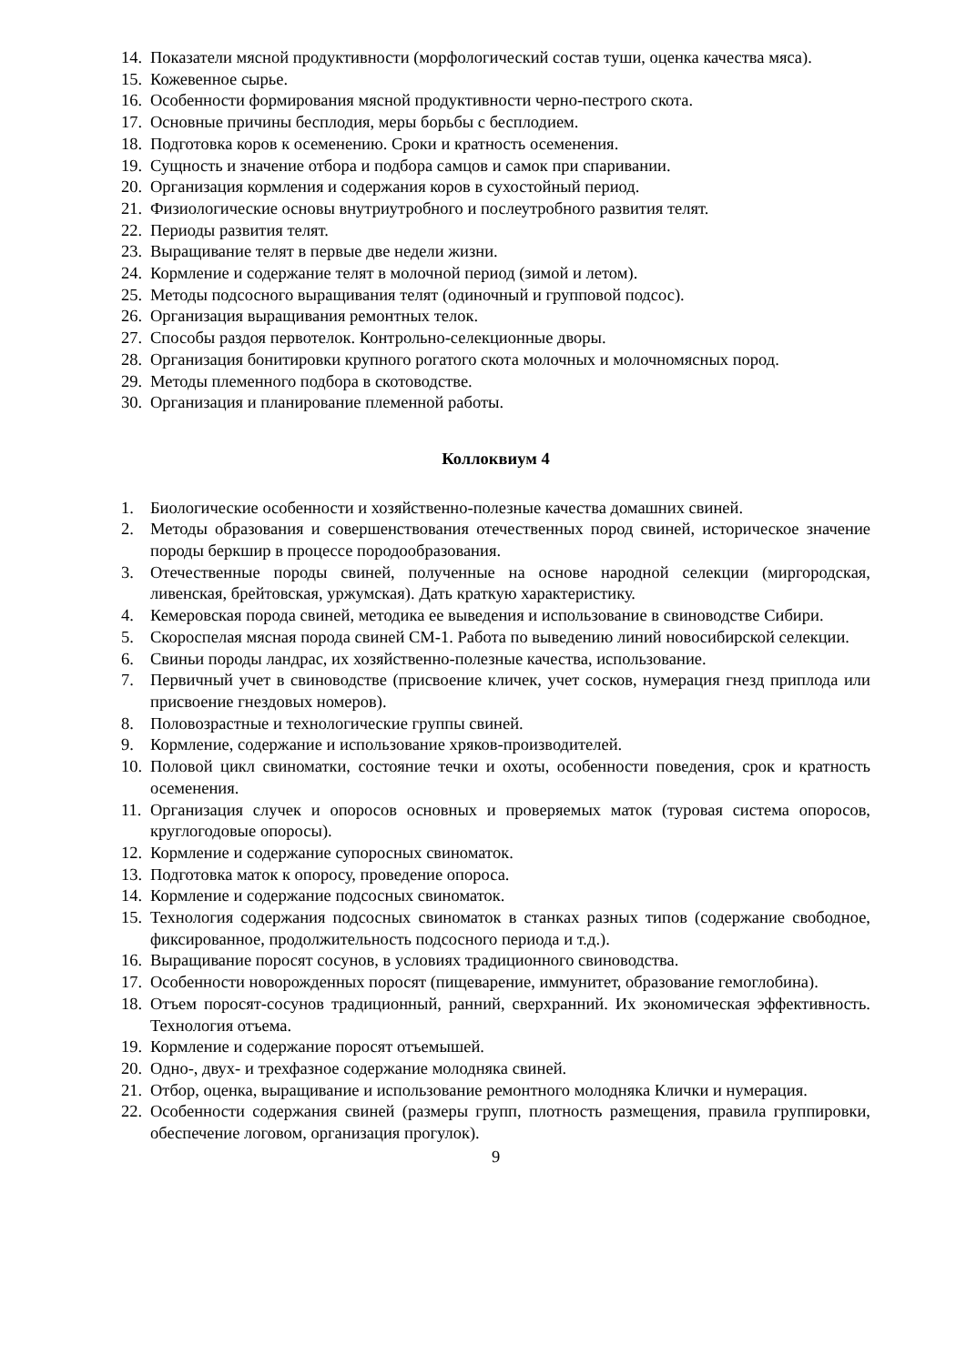14. Показатели мясной продуктивности (морфологический состав туши, оценка качества мяса).
15. Кожевенное сырье.
16. Особенности формирования мясной продуктивности черно-пестрого скота.
17. Основные причины бесплодия, меры борьбы с бесплодием.
18. Подготовка коров к осеменению. Сроки и кратность осеменения.
19. Сущность и значение отбора и подбора самцов и самок при спаривании.
20. Организация кормления и содержания коров в сухостойный период.
21. Физиологические основы внутриутробного и послеутробного развития телят.
22. Периоды развития телят.
23. Выращивание телят в первые две недели жизни.
24. Кормление и содержание телят в молочной период (зимой и летом).
25. Методы подсосного выращивания телят (одиночный и групповой подсос).
26. Организация выращивания ремонтных телок.
27. Способы раздоя первотелок. Контрольно-селекционные дворы.
28. Организация бонитировки крупного рогатого скота молочных и молочномясных пород.
29. Методы племенного подбора в скотоводстве.
30. Организация и планирование племенной работы.
Коллоквиум 4
1. Биологические особенности и хозяйственно-полезные качества домашних свиней.
2. Методы образования и совершенствования отечественных пород свиней, историческое значение породы беркшир в процессе породообразования.
3. Отечественные породы свиней, полученные на основе народной селекции (миргородская, ливенская, брейтовская, уржумская). Дать краткую характеристику.
4. Кемеровская порода свиней, методика ее выведения и использование в свиноводстве Сибири.
5. Скороспелая мясная порода свиней СМ-1. Работа по выведению линий новосибирской селекции.
6. Свиньи породы ландрас, их хозяйственно-полезные качества, использование.
7. Первичный учет в свиноводстве (присвоение кличек, учет сосков, нумерация гнезд приплода или присвоение гнездовых номеров).
8. Половозрастные и технологические группы свиней.
9. Кормление, содержание и использование хряков-производителей.
10. Половой цикл свиноматки, состояние течки и охоты, особенности поведения, срок и кратность осеменения.
11. Организация случек и опоросов основных и проверяемых маток (туровая система опоросов, круглогодовые опоросы).
12. Кормление и содержание супоросных свиноматок.
13. Подготовка маток к опоросу, проведение опороса.
14. Кормление и содержание подсосных свиноматок.
15. Технология содержания подсосных свиноматок в станках разных типов (содержание свободное, фиксированное, продолжительность подсосного периода и т.д.).
16. Выращивание поросят сосунов, в условиях традиционного свиноводства.
17. Особенности новорожденных поросят (пищеварение, иммунитет, образование гемоглобина).
18. Отъем поросят-сосунов традиционный, ранний, сверхранний. Их экономическая эффективность. Технология отъема.
19. Кормление и содержание поросят отъемышей.
20. Одно-, двух- и трехфазное содержание молодняка свиней.
21. Отбор, оценка, выращивание и использование ремонтного молодняка Клички и нумерация.
22. Особенности содержания свиней (размеры групп, плотность размещения, правила группировки, обеспечение логовом, организация прогулок).
9